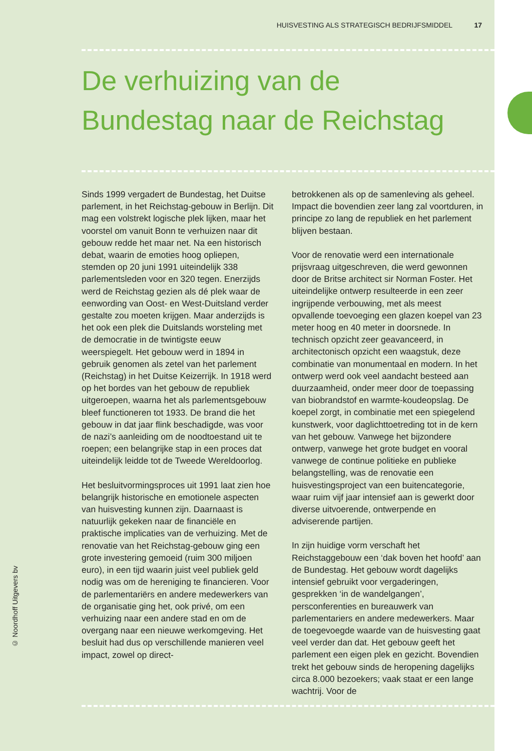© Noordhoff Uitgevers bv
HUISVESTING ALS STRATEGISCH BEDRIJFSMIDDEL 17
De verhuizing van de
Bundestag naar de Reichstag
Sinds 1999 vergadert de Bundestag, het Duitse parlement, in het Reichstag-gebouw in Berlijn. Dit mag een volstrekt logische plek lijken, maar het voorstel om vanuit Bonn te verhuizen naar dit gebouw redde het maar net. Na een historisch debat, waarin de emoties hoog opliepen, stemden op 20 juni 1991 uiteindelijk 338 parlementsleden voor en 320 tegen. Enerzijds werd de Reichstag gezien als dé plek waar de eenwording van Oost- en West-Duitsland verder gestalte zou moeten krijgen. Maar anderzijds is het ook een plek die Duitslands worsteling met de democratie in de twintigste eeuw weerspiegelt. Het gebouw werd in 1894 in gebruik genomen als zetel van het parlement (Reichstag) in het Duitse Keizerrijk. In 1918 werd op het bordes van het gebouw de republiek uitgeroepen, waarna het als parlementsgebouw bleef functioneren tot 1933. De brand die het gebouw in dat jaar flink beschadigde, was voor de nazi’s aanleiding om de noodtoestand uit te roepen; een belangrijke stap in een proces dat uiteindelijk leidde tot de Tweede Wereldoorlog.
Het besluitvormingsproces uit 1991 laat zien hoe belangrijk historische en emotionele aspecten van huisvesting kunnen zijn. Daarnaast is natuurlijk gekeken naar de financiële en praktische implicaties van de verhuizing. Met de renovatie van het Reichstag-gebouw ging een grote investering gemoeid (ruim 300 miljoen euro), in een tijd waarin juist veel publiek geld nodig was om de hereniging te financieren. Voor de parlementariërs en andere medewerkers van de organisatie ging het, ook privé, om een verhuizing naar een andere stad en om de overgang naar een nieuwe werkomgeving. Het besluit had dus op verschillende manieren veel impact, zowel op direct-
betrokkenen als op de samenleving als geheel. Impact die bovendien zeer lang zal voortduren, in principe zo lang de republiek en het parlement blijven bestaan.
Voor de renovatie werd een internationale prijsvraag uitgeschreven, die werd gewonnen door de Britse architect sir Norman Foster. Het uiteindelijke ontwerp resulteerde in een zeer ingrijpende verbouwing, met als meest opvallende toevoeging een glazen koepel van 23 meter hoog en 40 meter in doorsnede. In technisch opzicht zeer geavanceerd, in architectonisch opzicht een waagstuk, deze combinatie van monumentaal en modern. In het ontwerp werd ook veel aandacht besteed aan duurzaamheid, onder meer door de toepassing van biobrandstof en warmte-koudeopslag. De koepel zorgt, in combinatie met een spiegelend kunstwerk, voor daglichttoetreding tot in de kern van het gebouw. Vanwege het bijzondere ontwerp, vanwege het grote budget en vooral vanwege de continue politieke en publieke belangstelling, was de renovatie een huisvestingsproject van een buitencategorie, waar ruim vijf jaar intensief aan is gewerkt door diverse uitvoerende, ontwerpende en adviserende partijen.
In zijn huidige vorm verschaft het Reichstaggebouw een ‘dak boven het hoofd’ aan de Bundestag. Het gebouw wordt dagelijks intensief gebruikt voor vergaderingen, gesprekken ‘in de wandelgangen’, persconferenties en bureauwerk van parlementariers en andere medewerkers. Maar de toegevoegde waarde van de huisvesting gaat veel verder dan dat. Het gebouw geeft het parlement een eigen plek en gezicht. Bovendien trekt het gebouw sinds de heropening dagelijks circa 8.000 bezoekers; vaak staat er een lange wachtrij. Voor de